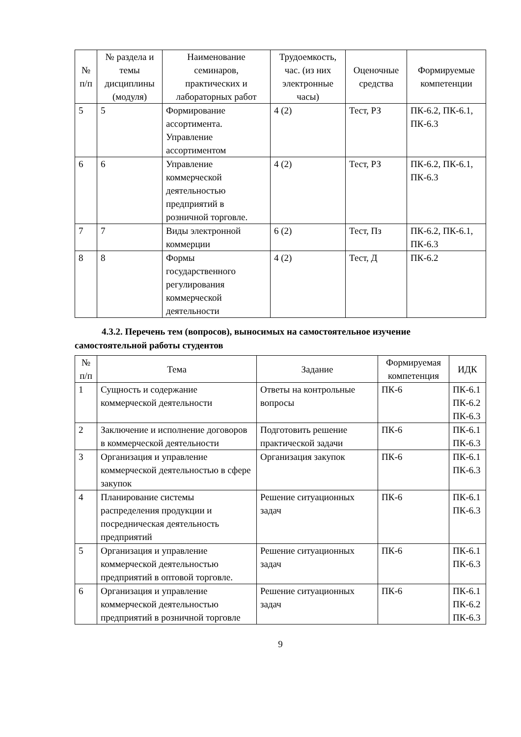| № п/п | № раздела и темы дисциплины (модуля) | Наименование семинаров, практических и лабораторных работ | Трудоемкость, час. (из них электронные часы) | Оценочные средства | Формируемые компетенции |
| --- | --- | --- | --- | --- | --- |
| 5 | 5 | Формирование ассортимента. Управление ассортиментом | 4 (2) | Тест, РЗ | ПК-6.2, ПК-6.1, ПК-6.3 |
| 6 | 6 | Управление коммерческой деятельностью предприятий в розничной торговле. | 4 (2) | Тест, РЗ | ПК-6.2, ПК-6.1, ПК-6.3 |
| 7 | 7 | Виды электронной коммерции | 6 (2) | Тест, Пз | ПК-6.2, ПК-6.1, ПК-6.3 |
| 8 | 8 | Формы государственного регулирования коммерческой деятельности | 4 (2) | Тест, Д | ПК-6.2 |
4.3.2. Перечень тем (вопросов), выносимых на самостоятельное изучение
самостоятельной работы студентов
| № п/п | Тема | Задание | Формируемая компетенция | ИДК |
| --- | --- | --- | --- | --- |
| 1 | Сущность и содержание коммерческой деятельности | Ответы на контрольные вопросы | ПК-6 | ПК-6.1 ПК-6.2 ПК-6.3 |
| 2 | Заключение и исполнение договоров в коммерческой деятельности | Подготовить решение практической задачи | ПК-6 | ПК-6.1 ПК-6.3 |
| 3 | Организация и управление коммерческой деятельностью в сфере закупок | Организация закупок | ПК-6 | ПК-6.1 ПК-6.3 |
| 4 | Планирование системы распределения продукции и посредническая деятельность предприятий | Решение ситуационных задач | ПК-6 | ПК-6.1 ПК-6.3 |
| 5 | Организация и управление коммерческой деятельностью предприятий в оптовой торговле. | Решение ситуационных задач | ПК-6 | ПК-6.1 ПК-6.3 |
| 6 | Организация и управление коммерческой деятельностью предприятий в розничной торговле | Решение ситуационных задач | ПК-6 | ПК-6.1 ПК-6.2 ПК-6.3 |
9